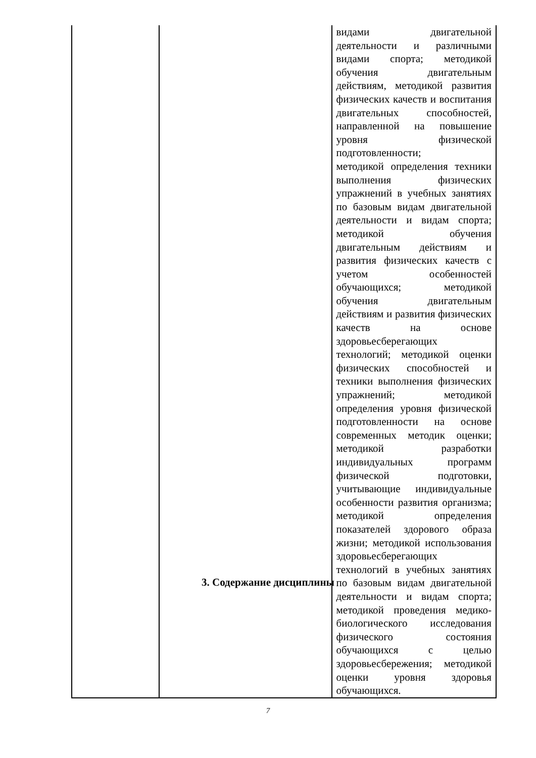| | | видами двигательной деятельности и различными видами спорта; методикой обучения двигательным действиям, методикой развития физических качеств и воспитания двигательных способностей, направленной на повышение уровня физической подготовленности; методикой определения техники выполнения физических упражнений в учебных занятиях по базовым видам двигательной деятельности и видам спорта; методикой обучения двигательным действиям и развития физических качеств с учетом особенностей обучающихся; методикой обучения двигательным действиям и развития физических качеств на основе здоровьесберегающих технологий; методикой оценки физических способностей и техники выполнения физических упражнений; методикой определения уровня физической подготовленности на основе современных методик оценки; методикой разработки индивидуальных программ физической подготовки, учитывающие индивидуальные особенности развития организма; методикой определения показателей здорового образа жизни; методикой использования здоровьесберегающих технологий в учебных занятиях по базовым видам двигательной деятельности и видам спорта; методикой проведения медико-биологического исследования физического состояния обучающихся с целью здоровьесбережения; методикой оценки уровня здоровья обучающихся. |
3. Содержание дисциплины
7